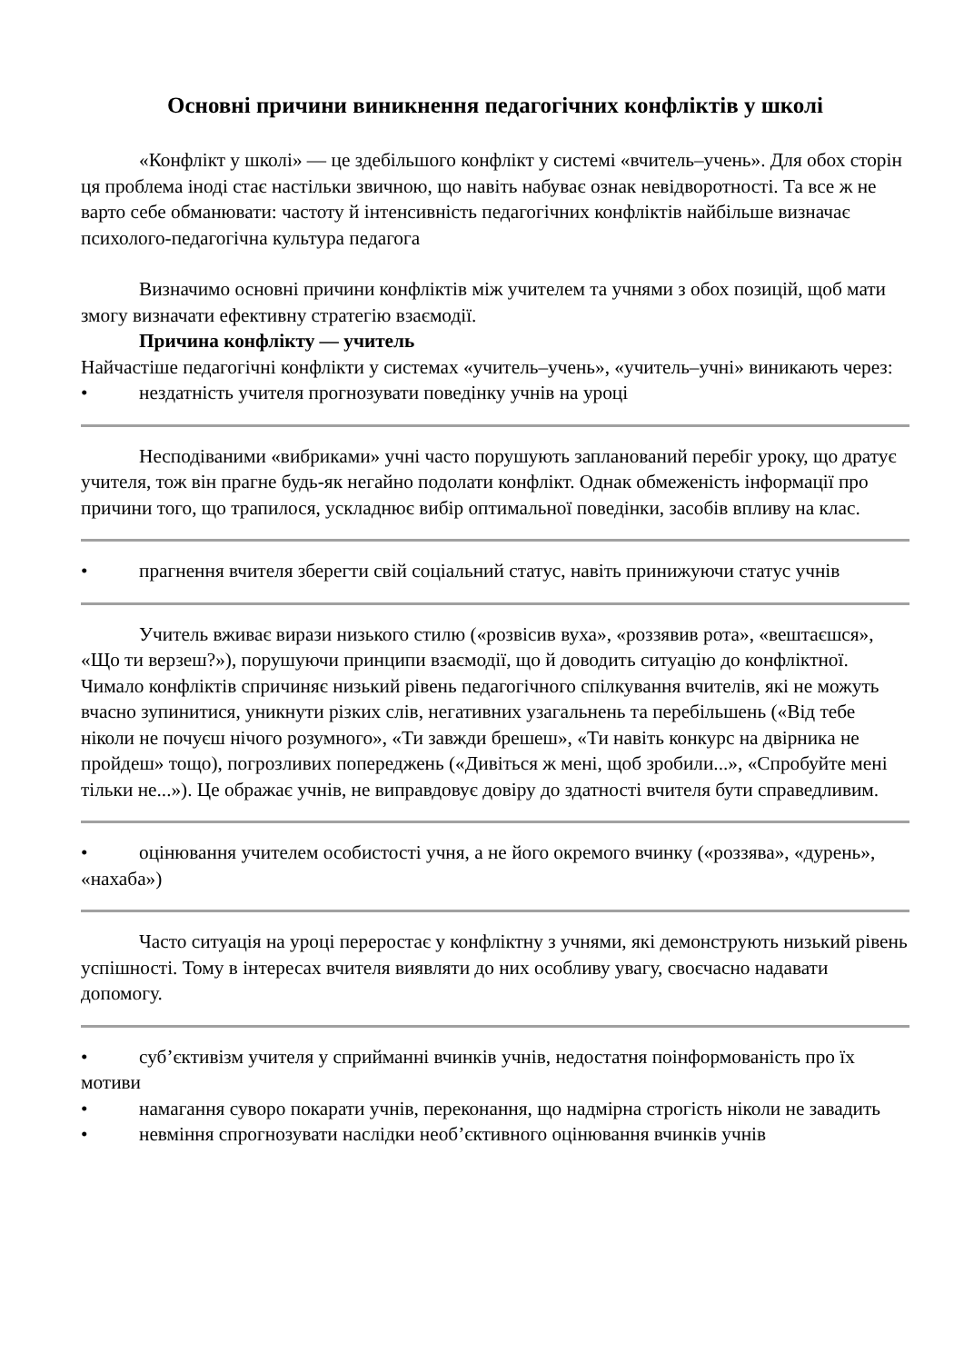Основні причини виникнення педагогічних конфліктів у школі
«Конфлікт у школі» — це здебільшого конфлікт у системі «вчитель–учень». Для обох сторін ця проблема іноді стає настільки звичною, що навіть набуває ознак невідворотності. Та все ж не варто себе обманювати: частоту й інтенсивність педагогічних конфліктів найбільше визначає психолого-педагогічна культура педагога
Визначимо основні причини конфліктів між учителем та учнями з обох позицій, щоб мати змогу визначати ефективну стратегію взаємодії.
Причина конфлікту — учитель
Найчастіше педагогічні конфлікти у системах «учитель–учень», «учитель–учні» виникають через:
• нездатність учителя прогнозувати поведінку учнів на уроці
Несподіваними «вибриками» учні часто порушують запланований перебіг уроку, що дратує учителя, тож він прагне будь-як негайно подолати конфлікт. Однак обмеженість інформації про причини того, що трапилося, ускладнює вибір оптимальної поведінки, засобів впливу на клас.
• прагнення вчителя зберегти свій соціальний статус, навіть принижуючи статус учнів
Учитель вживає вирази низького стилю («розвісив вуха», «роззявив рота», «вештаєшся», «Що ти верзеш?»), порушуючи принципи взаємодії, що й доводить ситуацію до конфліктної. Чимало конфліктів спричиняє низький рівень педагогічного спілкування вчителів, які не можуть вчасно зупинитися, уникнути різких слів, негативних узагальнень та перебільшень («Від тебе ніколи не почуєш нічого розумного», «Ти завжди брешеш», «Ти навіть конкурс на двірника не пройдеш» тощо), погрозливих попереджень («Дивіться ж мені, щоб зробили...», «Спробуйте мені тільки не...»). Це ображає учнів, не виправдовує довіру до здатності вчителя бути справедливим.
• оцінювання учителем особистості учня, а не його окремого вчинку («роззява», «дурень», «нахаба»)
Часто ситуація на уроці переростає у конфліктну з учнями, які демонструють низький рівень успішності. Тому в інтересах вчителя виявляти до них особливу увагу, своєчасно надавати допомогу.
• суб’єктивізм учителя у сприйманні вчинків учнів, недостатня поінформованість про їх мотиви
• намагання суворо покарати учнів, переконання, що надмірна строгість ніколи не завадить
• невміння спрогнозувати наслідки необ’єктивного оцінювання вчинків учнів